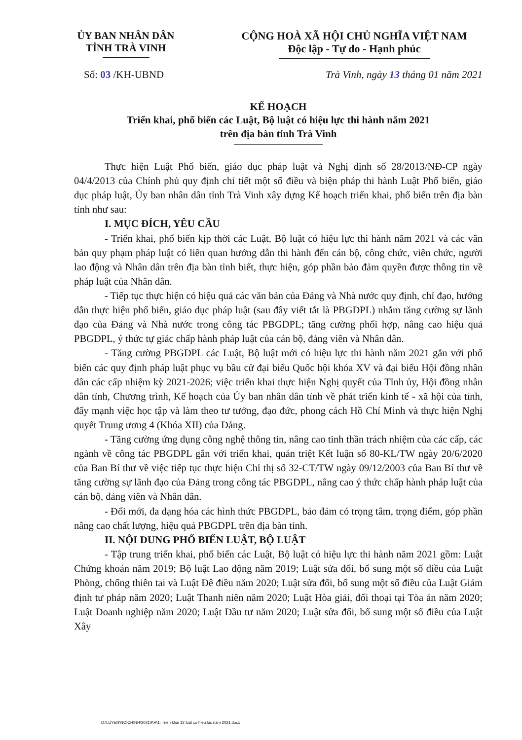ỦY BAN NHÂN DÂN
TỈNH TRÀ VINH
CỘNG HOÀ XÃ HỘI CHỦ NGHĨA VIỆT NAM
Độc lập - Tự do - Hạnh phúc
Số: 03 /KH-UBND Trà Vinh, ngày 13 tháng 01 năm 2021
KẾ HOẠCH
Triển khai, phổ biến các Luật, Bộ luật có hiệu lực thi hành năm 2021
trên địa bàn tỉnh Trà Vinh
Thực hiện Luật Phổ biến, giáo dục pháp luật và Nghị định số 28/2013/NĐ-CP ngày 04/4/2013 của Chính phủ quy định chi tiết một số điều và biện pháp thi hành Luật Phổ biến, giáo dục pháp luật, Ủy ban nhân dân tỉnh Trà Vinh xây dựng Kế hoạch triển khai, phổ biến trên địa bàn tỉnh như sau:
I. MỤC ĐÍCH, YÊU CẦU
- Triển khai, phổ biến kịp thời các Luật, Bộ luật có hiệu lực thi hành năm 2021 và các văn bản quy phạm pháp luật có liên quan hướng dẫn thi hành đến cán bộ, công chức, viên chức, người lao động và Nhân dân trên địa bàn tỉnh biết, thực hiện, góp phần bảo đảm quyền được thông tin về pháp luật của Nhân dân.
- Tiếp tục thực hiện có hiệu quả các văn bản của Đảng và Nhà nước quy định, chỉ đạo, hướng dẫn thực hiện phổ biến, giáo dục pháp luật (sau đây viết tắt là PBGDPL) nhằm tăng cường sự lãnh đạo của Đảng và Nhà nước trong công tác PBGDPL; tăng cường phối hợp, nâng cao hiệu quả PBGDPL, ý thức tự giác chấp hành pháp luật của cán bộ, đảng viên và Nhân dân.
- Tăng cường PBGDPL các Luật, Bộ luật mới có hiệu lực thi hành năm 2021 gắn với phổ biến các quy định pháp luật phục vụ bầu cử đại biểu Quốc hội khóa XV và đại biểu Hội đồng nhân dân các cấp nhiệm kỳ 2021-2026; việc triển khai thực hiện Nghị quyết của Tỉnh ủy, Hội đồng nhân dân tỉnh, Chương trình, Kế hoạch của Ủy ban nhân dân tỉnh về phát triển kinh tế - xã hội của tỉnh, đẩy mạnh việc học tập và làm theo tư tưởng, đạo đức, phong cách Hồ Chí Minh và thực hiện Nghị quyết Trung ương 4 (Khóa XII) của Đảng.
- Tăng cường ứng dụng công nghệ thông tin, nâng cao tinh thần trách nhiệm của các cấp, các ngành về công tác PBGDPL gắn với triển khai, quán triệt Kết luận số 80-KL/TW ngày 20/6/2020 của Ban Bí thư về việc tiếp tục thực hiện Chỉ thị số 32-CT/TW ngày 09/12/2003 của Ban Bí thư về tăng cường sự lãnh đạo của Đảng trong công tác PBGDPL, nâng cao ý thức chấp hành pháp luật của cán bộ, đảng viên và Nhân dân.
- Đổi mới, đa dạng hóa các hình thức PBGDPL, bảo đảm có trọng tâm, trọng điểm, góp phần nâng cao chất lượng, hiệu quả PBGDPL trên địa bàn tỉnh.
II. NỘI DUNG PHỔ BIẾN LUẬT, BỘ LUẬT
- Tập trung triển khai, phổ biến các Luật, Bộ luật có hiệu lực thi hành năm 2021 gồm: Luật Chứng khoán năm 2019; Bộ luật Lao động năm 2019; Luật sửa đổi, bổ sung một số điều của Luật Phòng, chống thiên tai và Luật Đê điều năm 2020; Luật sửa đổi, bổ sung một số điều của Luật Giám định tư pháp năm 2020; Luật Thanh niên năm 2020; Luật Hòa giải, đối thoại tại Tòa án năm 2020; Luật Doanh nghiệp năm 2020; Luật Đầu tư năm 2020; Luật sửa đổi, bổ sung một số điều của Luật Xây
D:\LUYEN\NOICHINH\2021\KH\1. Trien khai 12 luat co hieu luc nam 2021.docx